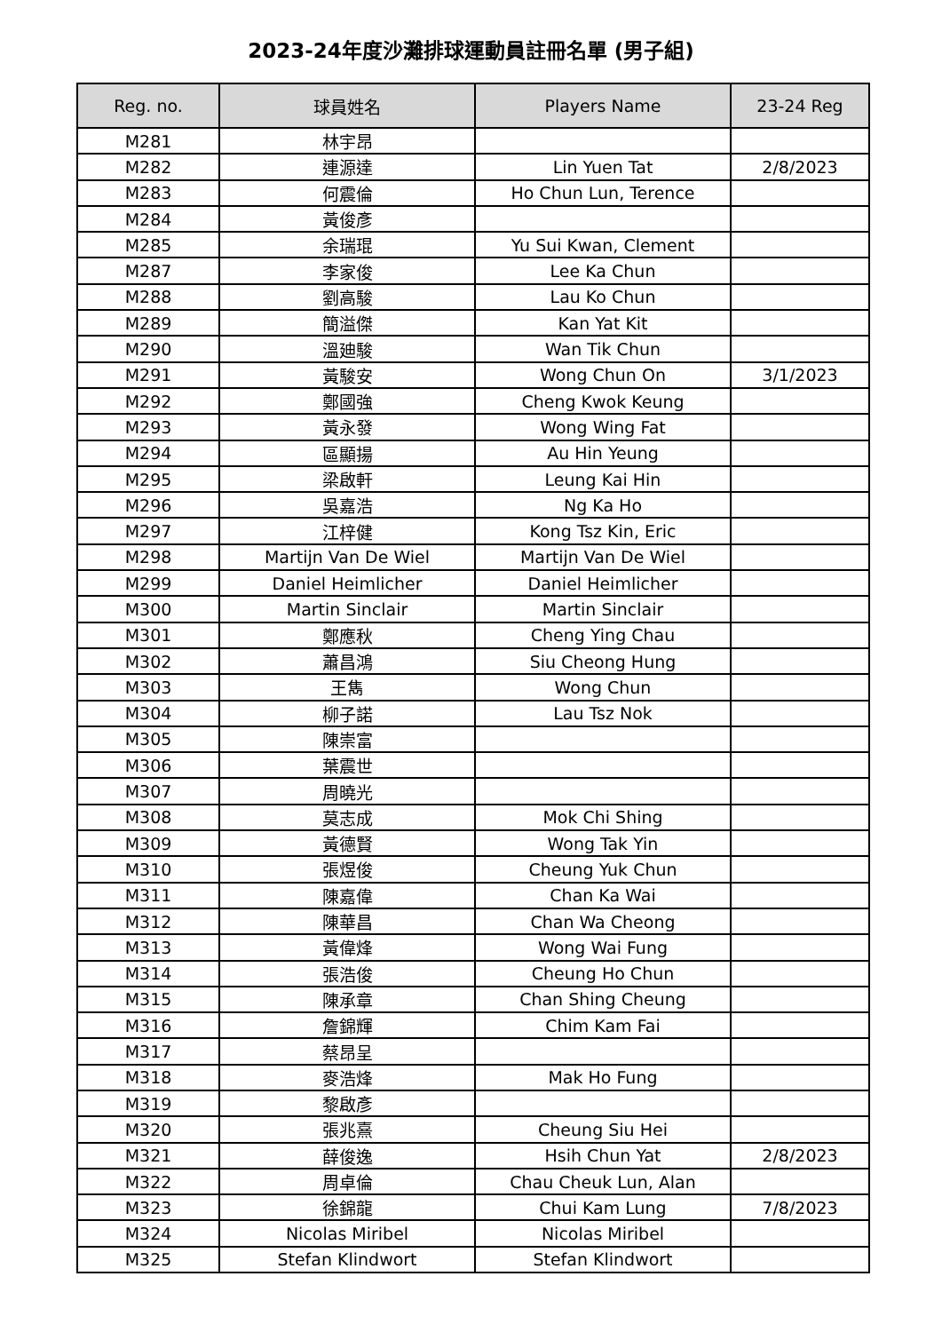2023-24年度沙灘排球運動員註冊名單 (男子組)
| Reg. no. | 球員姓名 | Players Name | 23-24 Reg |
| --- | --- | --- | --- |
| M281 | 林宇昂 | | |
| M282 | 連源達 | Lin Yuen Tat | 2/8/2023 |
| M283 | 何震倫 | Ho Chun Lun, Terence | |
| M284 | 黃俊彥 | | |
| M285 | 余瑞琨 | Yu Sui Kwan, Clement | |
| M287 | 李家俊 | Lee Ka Chun | |
| M288 | 劉高駿 | Lau Ko Chun | |
| M289 | 簡溢傑 | Kan Yat Kit | |
| M290 | 溫廸駿 | Wan Tik Chun | |
| M291 | 黃駿安 | Wong Chun On | 3/1/2023 |
| M292 | 鄭國強 | Cheng Kwok Keung | |
| M293 | 黃永發 | Wong Wing Fat | |
| M294 | 區顯揚 | Au Hin Yeung | |
| M295 | 梁啟軒 | Leung Kai Hin | |
| M296 | 吳嘉浩 | Ng Ka Ho | |
| M297 | 江梓健 | Kong Tsz Kin, Eric | |
| M298 | Martijn Van De Wiel | Martijn Van De Wiel | |
| M299 | Daniel Heimlicher | Daniel Heimlicher | |
| M300 | Martin Sinclair | Martin Sinclair | |
| M301 | 鄭應秋 | Cheng Ying Chau | |
| M302 | 蕭昌鴻 | Siu Cheong Hung | |
| M303 | 王雋 | Wong Chun | |
| M304 | 柳子諾 | Lau Tsz Nok | |
| M305 | 陳崇富 | | |
| M306 | 葉震世 | | |
| M307 | 周曉光 | | |
| M308 | 莫志成 | Mok Chi Shing | |
| M309 | 黃德賢 | Wong Tak Yin | |
| M310 | 張煜俊 | Cheung Yuk Chun | |
| M311 | 陳嘉偉 | Chan Ka Wai | |
| M312 | 陳華昌 | Chan Wa Cheong | |
| M313 | 黃偉烽 | Wong Wai Fung | |
| M314 | 張浩俊 | Cheung Ho Chun | |
| M315 | 陳承章 | Chan Shing Cheung | |
| M316 | 詹錦輝 | Chim Kam Fai | |
| M317 | 蔡昂呈 | | |
| M318 | 麥浩烽 | Mak Ho Fung | |
| M319 | 黎啟彥 | | |
| M320 | 張兆熹 | Cheung Siu Hei | |
| M321 | 薛俊逸 | Hsih Chun Yat | 2/8/2023 |
| M322 | 周卓倫 | Chau Cheuk Lun, Alan | |
| M323 | 徐錦龍 | Chui Kam Lung | 7/8/2023 |
| M324 | Nicolas Miribel | Nicolas Miribel | |
| M325 | Stefan Klindwort | Stefan Klindwort | |